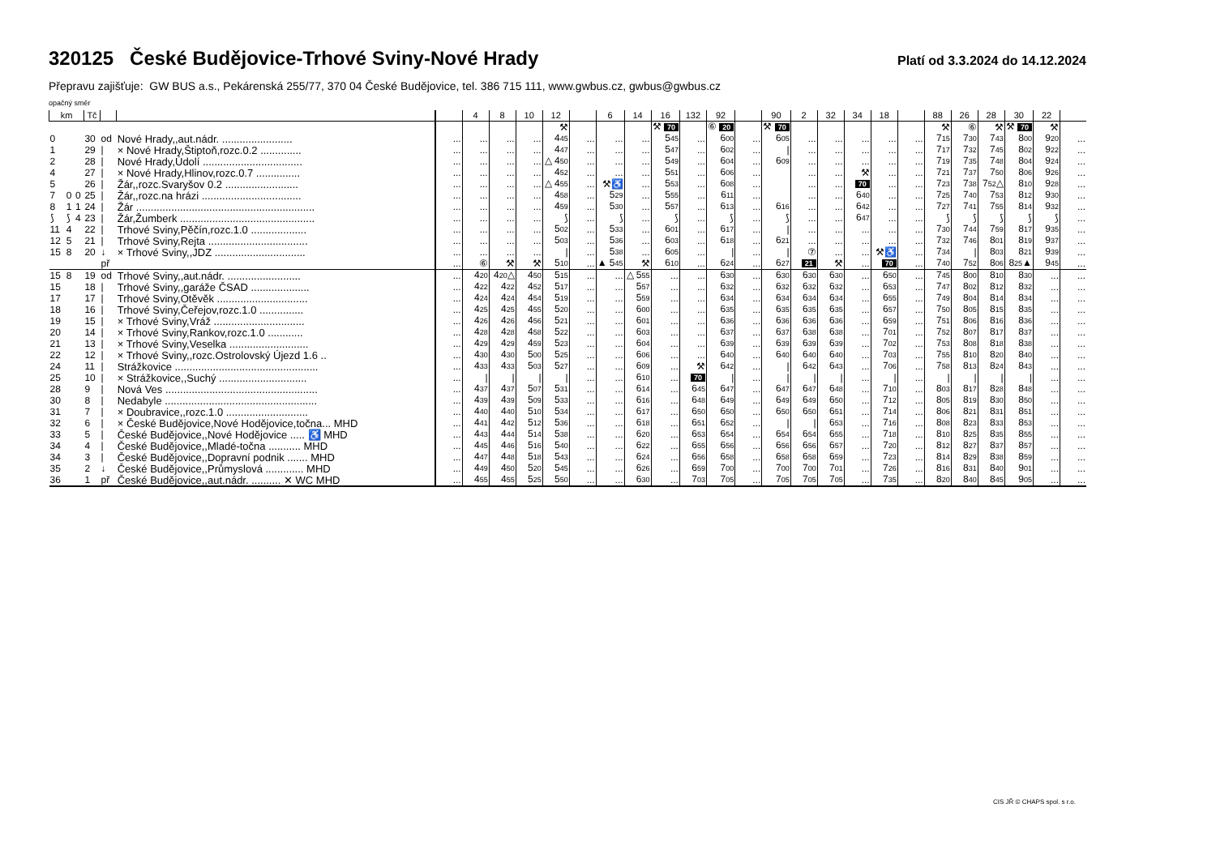320125 České Budějovice-Trhové Sviny-Nové Hrady
Platí od 3.3.2024 do 14.12.2024
Přepravu zajišťuje: GW BUS a.s., Pekárenská 255/77, 370 04 České Budějovice, tel. 386 715 111, www.gwbus.cz, gwbus@gwbus.cz
opačný směr
| km | | | Tč | | | | 4 | 8 | 10 | 12 | | 6 | 14 | 16 | 132 | 92 | | 90 | 2 | 32 | 34 | 18 | | 88 | 26 | 28 | 30 | 22 | |
| --- | --- | --- | --- | --- | --- | --- | --- | --- | --- | --- | --- | --- | --- | --- | --- | --- | --- | --- | --- | --- | --- | --- | --- | --- | --- | --- | --- | --- | --- |
| | | | | | | | | | | ⚒ | | | | ⚒ 70 | | ⑥ 20 | | ⚒ 70 | | | | | | ⚒ | ⑥ | ⚒ | ⚒ 70 | ⚒ | |
| 0 | | | 30 | od | Nové Hrady,,aut.nádr. ........................ | ... | ... | ... | ... | 4 45 | ... | ... | ... | 5 45 | ... | 6 00 | ... | 6 05 | ... | ... | ... | ... | ... | 7 15 | 7 30 | 7 43 | 8 00 | 9 20 | ... |
| 1 | | | 29 | / | × Nové Hrady,Štiptoň,rozc.0.2 .............. | ... | ... | ... | ... | 4 47 | ... | ... | ... | 5 47 | ... | 6 02 | ... | / | ... | ... | ... | ... | ... | 7 17 | 7 32 | 7 45 | 8 02 | 9 22 | ... |
| 2 | | | 28 | / | Nové Hrady,Údolí .................................. | ... | ... | ... | ... | △ 4 50 | ... | ... | ... | 5 49 | ... | 6 04 | ... | 6 09 | ... | ... | ... | ... | ... | 7 19 | 7 35 | 7 48 | 8 04 | 9 24 | ... |
| 4 | | | 27 | / | × Nové Hrady,Hlinov,rozc.0.7 ............... | ... | ... | ... | ... | 4 52 | ... | ... | ... | 5 51 | ... | 6 06 | ... | | ... | ... | ⚒ | ... | ... | 7 21 | 7 37 | 7 50 | 8 06 | 9 26 | ... |
| 5 | | | 26 | / | Žár,,rozc.Svaryšov 0.2 ......................... | ... | ... | ... | ... | △ 4 55 | ... | ⚒♿ | ... | 5 53 | ... | 6 08 | ... | | ... | ... | 70 | ... | ... | 7 23 | 7 38 | 7 52 △ | 8 10 | 9 28 | ... |
| 7 | 0 | 0 | 25 | / | Žár,,rozc.na hrázi .................................. | ... | ... | ... | ... | 4 58 | ... | 5 29 | ... | 5 55 | ... | 6 11 | ... | | ... | ... | 6 40 | ... | ... | 7 25 | 7 40 | 7 53 | 8 12 | 9 30 | ... |
| 8 | 1 | 1 | 24 | / | Žár ............................................................. | ... | ... | ... | ... | 4 59 | ... | 5 30 | ... | 5 57 | ... | 6 13 | ... | 6 16 | ... | ... | 6 42 | ... | ... | 7 27 | 7 41 | 7 55 | 8 14 | 9 32 | ... |
| ⟆ | ⟆ | 4 | 23 | / | Žár,Žumberk .............................................. | ... | ... | ... | ... | ⟆ | ... | ⟆ | ... | ⟆ | ... | ⟆ | ... | ⟆ | ... | ... | 6 47 | ... | ... | ⟆ | ⟆ | ⟆ | ⟆ | ⟆ | ... |
| 11 | 4 | | 22 | / | Trhové Sviny,Pěčín,rozc.1.0 ................... | ... | ... | ... | ... | 5 02 | ... | 5 33 | ... | 6 01 | ... | 6 17 | ... | / | ... | ... | ... | ... | ... | 7 30 | 7 44 | 7 59 | 8 17 | 9 35 | ... |
| 12 | 5 | | 21 | / | Trhové Sviny,Rejta .................................. | ... | ... | ... | ... | 5 03 | ... | 5 36 | ... | 6 03 | ... | 6 18 | ... | 6 21 | ... | ... | ... | ... | ... | 7 32 | 7 46 | 8 01 | 8 19 | 9 37 | ... |
| 15 | 8 | | 20 | ↓ | × Trhové Sviny,,JDZ ............................... | ... | ... | ... | ... | / | ... | 5 38 | ... | 6 05 | ... | / | ... | / | ⑦ | ... | ... | ⚒♿ | ... | 7 34 | / | 8 03 | 8 21 | 9 39 | ... |
| | | | | př | | ... | ⑥ | ⚒ | ⚒ | 5 10 | ... | ▲ 5 45 | ⚒ | 6 10 | ... | 6 24 | ... | 6 27 | 21 | ⚒ | ... | 70 | ... | 7 40 | 7 52 | 8 06 | 8 25 ▲ | 9 45 | ... |
| 15 | 8 | | 19 | od | Trhové Sviny,,aut.nádr. ......................... | ... | 4 20 | 4 20 △ | 4 50 | 5 15 | ... | ... | △ 5 55 | ... | ... | 6 30 | ... | 6 30 | 6 30 | 6 30 | ... | 6 50 | ... | 7 45 | 8 00 | 8 10 | 8 30 | ... | ... |
| 15 | | | 18 | / | Trhové Sviny,,garáže ČSAD .................... | ... | 4 22 | 4 22 | 4 52 | 5 17 | ... | ... | 5 57 | ... | ... | 6 32 | ... | 6 32 | 6 32 | 6 32 | ... | 6 53 | ... | 7 47 | 8 02 | 8 12 | 8 32 | ... | ... |
| 17 | | | 17 | / | Trhové Sviny,Otěvěk ............................... | ... | 4 24 | 4 24 | 4 54 | 5 19 | ... | ... | 5 59 | ... | ... | 6 34 | ... | 6 34 | 6 34 | 6 34 | ... | 6 55 | ... | 7 49 | 8 04 | 8 14 | 8 34 | ... | ... |
| 18 | | | 16 | / | Trhové Sviny,Čeřejov,rozc.1.0 ............... | ... | 4 25 | 4 25 | 4 55 | 5 20 | ... | ... | 6 00 | ... | ... | 6 35 | ... | 6 35 | 6 35 | 6 35 | ... | 6 57 | ... | 7 50 | 8 05 | 8 15 | 8 35 | ... | ... |
| 19 | | | 15 | / | × Trhové Sviny,Vráž ............................... | ... | 4 26 | 4 26 | 4 56 | 5 21 | ... | ... | 6 01 | ... | ... | 6 36 | ... | 6 36 | 6 36 | 6 36 | ... | 6 59 | ... | 7 51 | 8 06 | 8 16 | 8 36 | ... | ... |
| 20 | | | 14 | / | × Trhové Sviny,Rankov,rozc.1.0 ............ | ... | 4 28 | 4 28 | 4 58 | 5 22 | ... | ... | 6 03 | ... | ... | 6 37 | ... | 6 37 | 6 38 | 6 38 | ... | 7 01 | ... | 7 52 | 8 07 | 8 17 | 8 37 | ... | ... |
| 21 | | | 13 | / | × Trhové Sviny,Veselka ........................... | ... | 4 29 | 4 29 | 4 59 | 5 23 | ... | ... | 6 04 | ... | ... | 6 39 | ... | 6 39 | 6 39 | 6 39 | ... | 7 02 | ... | 7 53 | 8 08 | 8 18 | 8 38 | ... | ... |
| 22 | | | 12 | / | × Trhové Sviny,,rozc.Ostrolovský Újezd 1.6 .. | ... | 4 30 | 4 30 | 5 00 | 5 25 | ... | ... | 6 06 | ... | ... | 6 40 | ... | 6 40 | 6 40 | 6 40 | ... | 7 03 | ... | 7 55 | 8 10 | 8 20 | 8 40 | ... | ... |
| 24 | | | 11 | / | Strážkovice ................................................. | ... | 4 33 | 4 33 | 5 03 | 5 27 | ... | ... | 6 09 | ... | ⚒ | 6 42 | ... | / | 6 42 | 6 43 | ... | 7 06 | ... | 7 58 | 8 13 | 8 24 | 8 43 | ... | ... |
| 25 | | | 10 | / | × Strážkovice,,Suchý .............................. | ... | / | / | / | / | ... | ... | 6 10 | ... | 70 | / | ... | / | / | / | ... | / | ... | / | / | / | / | ... | ... |
| 28 | | | 9 | / | Nová Ves .................................................... | ... | 4 37 | 4 37 | 5 07 | 5 31 | ... | ... | 6 14 | ... | 6 45 | 6 47 | ... | 6 47 | 6 47 | 6 48 | ... | 7 10 | ... | 8 03 | 8 17 | 8 28 | 8 48 | ... | ... |
| 30 | | | 8 | / | Nedabyle .................................................... | ... | 4 39 | 4 39 | 5 09 | 5 33 | ... | ... | 6 16 | ... | 6 48 | 6 49 | ... | 6 49 | 6 49 | 6 50 | ... | 7 12 | ... | 8 05 | 8 19 | 8 30 | 8 50 | ... | ... |
| 31 | | | 7 | / | × Doubravice,,rozc.1.0 ............................ | ... | 4 40 | 4 40 | 5 10 | 5 34 | ... | ... | 6 17 | ... | 6 50 | 6 50 | ... | 6 50 | 6 50 | 6 51 | ... | 7 14 | ... | 8 06 | 8 21 | 8 31 | 8 51 | ... | ... |
| 32 | | | 6 | / | × České Budějovice,Nové Hodějovice,točna... MHD | ... | 4 41 | 4 42 | 5 12 | 5 36 | ... | ... | 6 18 | ... | 6 51 | 6 52 | ... | / | / | 6 53 | ... | 7 16 | ... | 8 08 | 8 23 | 8 33 | 8 53 | ... | ... |
| 33 | | | 5 | / | České Budějovice,,Nové Hodějovice ..... ♿ MHD | ... | 4 43 | 4 44 | 5 14 | 5 38 | ... | ... | 6 20 | ... | 6 53 | 6 54 | ... | 6 54 | 6 54 | 6 55 | ... | 7 18 | ... | 8 10 | 8 25 | 8 35 | 8 55 | ... | ... |
| 34 | | | 4 | / | České Budějovice,,Mladé-točna ........... MHD | ... | 4 45 | 4 46 | 5 16 | 5 40 | ... | ... | 6 22 | ... | 6 55 | 6 56 | ... | 6 56 | 6 56 | 6 57 | ... | 7 20 | ... | 8 12 | 8 27 | 8 37 | 8 57 | ... | ... |
| 34 | | | 3 | / | České Budějovice,,Dopravní podnik ....... MHD | ... | 4 47 | 4 48 | 5 18 | 5 43 | ... | ... | 6 24 | ... | 6 56 | 6 58 | ... | 6 58 | 6 58 | 6 59 | ... | 7 23 | ... | 8 14 | 8 29 | 8 38 | 8 59 | ... | ... |
| 35 | | | 2 | ↓ | České Budějovice,,Průmyslová ............. MHD | ... | 4 49 | 4 50 | 5 20 | 5 45 | ... | ... | 6 26 | ... | 6 59 | 7 00 | ... | 7 00 | 7 00 | 7 01 | ... | 7 26 | ... | 8 16 | 8 31 | 8 40 | 9 01 | ... | ... |
| 36 | | | 1 | př | České Budějovice,,aut.nádr. .......... ✕ WC MHD | ... | 4 55 | 4 55 | 5 25 | 5 50 | ... | ... | 6 30 | ... | 7 03 | 7 05 | ... | 7 05 | 7 05 | 7 05 | ... | 7 35 | ... | 8 20 | 8 40 | 8 45 | 9 05 | ... | ... |
CIS JŘ © CHAPS spol. s r.o.